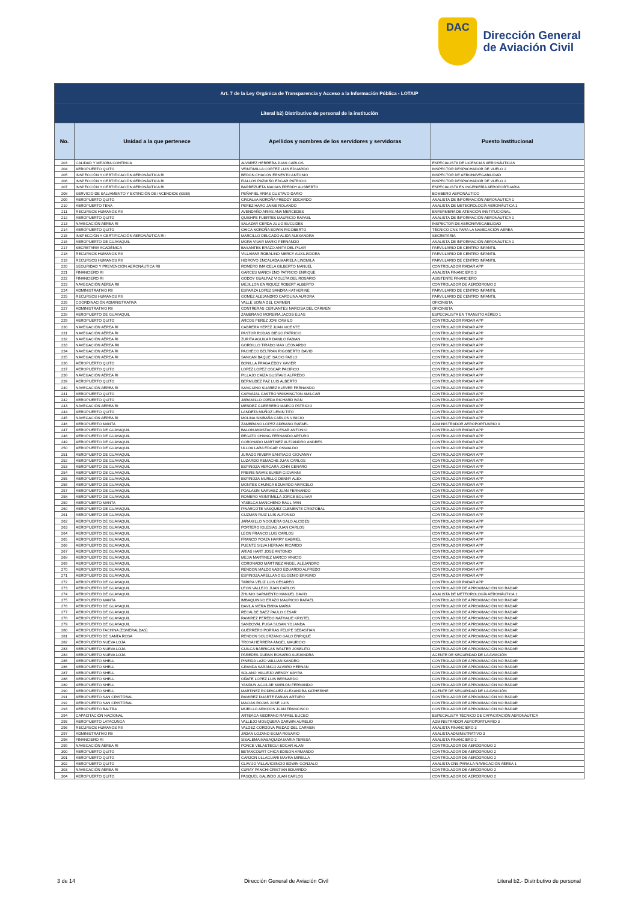DAC
Dirección General
de Aviación Civil
| Art. 7 de la Ley Orgánica de Transparencia y Acceso a la Información Pública - LOTAIP | | | |
| Literal b2) Distributivo de personal de la institución | | | |
| No. | Unidad a la que pertenece | Apellidos y nombres de los servidores y servidoras | Puesto Institucional |
| 203 | CALIDAD Y MEJORA CONTINUA | ALVAREZ HERRERA JUAN CARLOS | ESPECIALISTA DE LICENCIAS AERONÁUTICAS |
| 204 | AEROPUERTO QUITO | VEINTIMILLA CORTEZ LUIS EDUARDO | INSPECTOR DESPACHADOR DE VUELO 2 |
| 205 | INSPECCIÓN Y CERTIFICACIÓN AERONÁUTICA RI | BEDON CHACON ERNESTO ANTONIO | INSPECTOR DE AERONAVEGABILIDAD |
| 206 | INSPECCIÓN Y CERTIFICACIÓN AERONÁUTICA RI | FIALLOS PAZMIÑO EDGAR PATRICIO | INSPECTOR DESPACHADOR DE VUELO 2 |
| 207 | INSPECCIÓN Y CERTIFICACIÓN AERONÁUTICA RI | BARREZUETA MACIAS FREDDY AUSBERTO | ESPECIALISTA EN INGENIERÍA AEROPORTUARIA |
| 208 | SERVICIO DE SALVAMENTO Y EXTINCIÓN DE INCENDIOS (SSEI) | PEÑAFIEL ARIAS GUSTAVO DARIO | BOMBERO AERONÁUTICO |
| 209 | AEROPUERTO QUITO | GRIJALVA NOROÑA FREDDY EDGARDO | ANALISTA DE INFORMACIÓN AERONÁUTICA 1 |
| 210 | AEROPUERTO TENA | PEREZ HARO JAIME ROLANDO | ANALISTA DE METEOROLOGÍA AERONÁUTICA 1 |
| 211 | RECURSOS HUMANOS RII | AVENDAÑO ARIAS ANA MERCEDES | ENFERMERA DE ATENCIÓN INSTITUCIONAL |
| 212 | AEROPUERTO QUITO | QUISHPE FUERTES MAURICIO RAFAEL | ANALISTA DE INFORMACIÓN AERONÁUTICA 1 |
| 213 | NAVEGACIÓN AÉREA RI | SALAZAR CERDA JULIO EUCLIDES | INSPECTOR DE AERONAVEGABILIDAD |
| 214 | AEROPUERTO QUITO | CHICA NOROÑA EDWIN RIGOBERTO | TÉCNICO CNS PARA LA NAVEGACIÓN AÉREA |
| 215 | INSPECCIÓN Y CERTIFICACIÓN AERONÁUTICA RII | MARCILLO DELGADO ALIDA ALEXANDRA | SECRETARIA |
| 216 | AEROPUERTO DE GUAYAQUIL | MORA VIVAR MARIO FERNANDO | ANALISTA DE INFORMACIÓN AERONÁUTICA 1 |
| 217 | SECRETARIA ACADÉMICA | BASANTES ERAZO ANITA DEL PILAR | PARVULARIO DE CENTRO INFANTIL |
| 218 | RECURSOS HUMANOS RII | VILLAMAR ROBALINO MERCY AUXILIADORA | PARVULARIO DE CENTRO INFANTIL |
| 219 | RECURSOS HUMANOS RII | HIDROVO ENCALADA MARIELA LINDMILA | PARVULARIO DE CENTRO INFANTIL |
| 220 | SEGURIDAD Y PREVENCIÓN AERONÁUTICA RII | ROMERO IMAICELA GILBERTO MANUEL | CONTROLADOR RADAR APP |
| 221 | FINANCIERO RI | GARCES MANCHENO PATRICIO ENRIQUE | ANALISTA FINANCIERO 3 |
| 222 | FINANCIERO RI | GODOY GUALPAZ VIOLETA DEL ROSARIO | ASISTENTE FINANCIERO |
| 223 | NAVEGACIÓN AÉREA RII | MEJILLON ENRIQUEZ ROBERT ALBERTO | CONTROLADOR DE AERÓDROMO 2 |
| 224 | ADMINISTRATIVO RII | ESPARZA LOPEZ SANDRA KATHERINE | PARVULARIO DE CENTRO INFANTIL |
| 225 | RECURSOS HUMANOS RII | GOMEZ ALEJANDRO CAROLINA AURORA | PARVULARIO DE CENTRO INFANTIL |
| 226 | COORDINACIÓN ADMINISTRATIVA | VALLE SONIA DEL CARMEN | OFICINISTA |
| 227 | ADMINISTRATIVO RII | CONTRERAS CERVANTES NARCISA DEL CARMEN | OFICINISTA |
| 228 | AEROPUERTO DE GUAYAQUIL | ZAMBRANO MOREIRA JACOB ELIAS | ESPECIALISTA EN TRANSITO AÉREO 1 |
| 229 | AEROPUERTO QUITO | ARCOS PEREZ JONI CAMILO | CONTROLADOR RADAR APP |
| 230 | NAVEGACIÓN AÉREA RI | CABRERA YEPEZ JUAN VICENTE | CONTROLADOR RADAR APP |
| 231 | NAVEGACIÓN AÉREA RI | PASTOR RODAS DIEGO PATRICIO | CONTROLADOR RADAR APP |
| 232 | NAVEGACIÓN AÉREA RI | ZURITA AGUILAR DANILO FABIAN | CONTROLADOR RADAR APP |
| 233 | NAVEGACIÓN AÉREA RII | GORDILLO TIRADO MAX LEONARDO | CONTROLADOR RADAR APP |
| 234 | NAVEGACIÓN AÉREA RI | PACHECO BELTRAN RIGOBERTO DAVID | CONTROLADOR RADAR APP |
| 235 | NAVEGACIÓN AÉREA RI | SANCAN BAQUE ISACIO PABLO | CONTROLADOR RADAR APP |
| 236 | AEROPUERTO QUITO | BONILLA FRAGA EDDY XAVIER | CONTROLADOR RADAR APP |
| 237 | AEROPUERTO QUITO | LOPEZ LOPEZ OSCAR PACIFICO | CONTROLADOR RADAR APP |
| 238 | NAVEGACIÓN AÉREA RI | PILLAJO CAIZA GUSTAVO ALFREDO | CONTROLADOR RADAR APP |
| 239 | AEROPUERTO QUITO | BERMUDEZ PAZ LUIS ALBERTO | CONTROLADOR RADAR APP |
| 240 | NAVEGACIÓN AÉREA RI | SANGUINO SUAREZ KLEVER FERNANDO | CONTROLADOR RADAR APP |
| 241 | AEROPUERTO QUITO | CARVAJAL CASTRO WASHINGTON AMILCAR | CONTROLADOR RADAR APP |
| 242 | AEROPUERTO QUITO | JARAMILLO OJEDA RICHARD IVAN | CONTROLADOR RADAR APP |
| 243 | NAVEGACIÓN AÉREA RI | MENDEZ GUERRERO MARCO PATRICIO | CONTROLADOR RADAR APP |
| 244 | AEROPUERTO QUITO | LANDETA MUÑOZ LENIN TITO | CONTROLADOR RADAR APP |
| 245 | NAVEGACIÓN AÉREA RI | MOLINA SIMBAÑA CARLOS VINICIO | CONTROLADOR RADAR APP |
| 246 | AEROPUERTO MANTA | ZAMBRANO LOPEZ ADRIANO RAFAEL | ADMINISTRADOR AEROPORTUARIO 3 |
| 247 | AEROPUERTO DE GUAYAQUIL | BALON ANASTACIO CESAR ANTONIO | CONTROLADOR RADAR APP |
| 248 | AEROPUERTO DE GUAYAQUIL | REGATO CHANG FERNANDO ARTURO | CONTROLADOR RADAR APP |
| 249 | AEROPUERTO DE GUAYAQUIL | CORONADO MARTINEZ ALEJANDRO ANDRES | CONTROLADOR RADAR APP |
| 250 | AEROPUERTO DE GUAYAQUIL | ULLOA LARA EDGAR OSWALDO | CONTROLADOR RADAR APP |
| 251 | AEROPUERTO DE GUAYAQUIL | JURADO RIVERA SANTIAGO GIOVANNY | CONTROLADOR RADAR APP |
| 252 | AEROPUERTO DE GUAYAQUIL | LUZARDO REMACHE JUAN CARLOS | CONTROLADOR RADAR APP |
| 253 | AEROPUERTO DE GUAYAQUIL | ESPINOZA VERGARA JOHN GENARO | CONTROLADOR RADAR APP |
| 254 | AEROPUERTO DE GUAYAQUIL | FREIRE NAVAS ELMER GIOVANNI | CONTROLADOR RADAR APP |
| 255 | AEROPUERTO DE GUAYAQUIL | ESPINOZA MURILLO DENNY ALEX | CONTROLADOR RADAR APP |
| 256 | AEROPUERTO DE GUAYAQUIL | MONTES CHUNGA EDUARDO MARCELO | CONTROLADOR RADAR APP |
| 257 | AEROPUERTO DE GUAYAQUIL | POALASIN NARVAEZ JUAN FERNANDO | CONTROLADOR RADAR APP |
| 258 | AEROPUERTO DE GUAYAQUIL | ROMERO VEINTIMILLA JORGE BOLIVAR | CONTROLADOR RADAR APP |
| 259 | AEROPUERTO MANTA | YASELGA MANCHENO RAUL IVAN | CONTROLADOR RADAR APP |
| 260 | AEROPUERTO DE GUAYAQUIL | PINARGOTE VASQUEZ CLEMENTE CRISTOBAL | CONTROLADOR RADAR APP |
| 261 | AEROPUERTO DE GUAYAQUIL | GUZMAN RUIZ LUIS ALFONSO | CONTROLADOR RADAR APP |
| 262 | AEROPUERTO DE GUAYAQUIL | JARAMILLO NOGUERA GALO ALCIDES | CONTROLADOR RADAR APP |
| 263 | AEROPUERTO DE GUAYAQUIL | PORTERO IGLESIAS JUAN CARLOS | CONTROLADOR RADAR APP |
| 264 | AEROPUERTO DE GUAYAQUIL | LEON FRANCO LUIS CARLOS | CONTROLADOR RADAR APP |
| 265 | AEROPUERTO DE GUAYAQUIL | FRANCO YCAZA HARRY GABRIEL | CONTROLADOR RADAR APP |
| 266 | AEROPUERTO DE GUAYAQUIL | PUENTE SILVA HERNAN RICARDO | CONTROLADOR RADAR APP |
| 267 | AEROPUERTO DE GUAYAQUIL | ARIAS HART JOSE ANTONIO | CONTROLADOR RADAR APP |
| 268 | AEROPUERTO DE GUAYAQUIL | MEJIA MARTINEZ MARCO VINICIO | CONTROLADOR RADAR APP |
| 269 | AEROPUERTO DE GUAYAQUIL | CORONADO MARTINEZ ANGEL ALEJANDRO | CONTROLADOR RADAR APP |
| 270 | AEROPUERTO DE GUAYAQUIL | RENDON MALDONADO EDUARDO ALFREDO | CONTROLADOR RADAR APP |
| 271 | AEROPUERTO DE GUAYAQUIL | ESPINOZA ARELLANO EUGENIO ERASMO | CONTROLADOR RADAR APP |
| 272 | AEROPUERTO DE GUAYAQUIL | TARIRA VELIZ LUIS CESAREO | CONTROLADOR RADAR APP |
| 273 | AEROPUERTO DE GUAYAQUIL | LEON VALLEJO JUAN CARLOS | CONTROLADOR DE APROXIMACIÓN NO RADAR |
| 274 | AEROPUERTO DE GUAYAQUIL | ZHUNIO SARMIENTO MANUEL DAVID | ANALISTA DE METEOROLOGÍA AERONÁUTICA 1 |
| 275 | AEROPUERTO MANTA | IMBAQUINGO ERAZO MAURICIO RAFAEL | CONTROLADOR DE APROXIMACIÓN NO RADAR |
| 276 | AEROPUERTO DE GUAYAQUIL | DAVILA VIERA EMMA MARIA | CONTROLADOR DE APROXIMACIÓN NO RADAR |
| 277 | AEROPUERTO DE GUAYAQUIL | RECALDE BAEZ PAULO CESAR | CONTROLADOR DE APROXIMACIÓN NO RADAR |
| 278 | AEROPUERTO DE GUAYAQUIL | RAMIREZ PEREDO NATHALIE KRISTEL | CONTROLADOR DE APROXIMACIÓN NO RADAR |
| 279 | AEROPUERTO DE GUAYAQUIL | SANDOVAL PUGA SUSAN YOLANDA | CONTROLADOR DE APROXIMACIÓN NO RADAR |
| 280 | AEROPUERTO TACHINA (ESMERALDAS) | GUERRERO PORRAS FELIPE SEBASTIAN | CONTROLADOR DE APROXIMACIÓN NO RADAR |
| 281 | AEROPUERTO DE SANTA ROSA | RENDON SOLORZANO GALO ENRIQUE | CONTROLADOR DE APROXIMACIÓN NO RADAR |
| 282 | AEROPUERTO NUEVA LOJA | TROYA HERRERA ANGEL MAURICIO | CONTROLADOR DE APROXIMACIÓN NO RADAR |
| 283 | AEROPUERTO NUEVA LOJA | GUILCA BARRIGAS WALTER JOSELITO | CONTROLADOR DE APROXIMACIÓN NO RADAR |
| 284 | AEROPUERTO NUEVA LOJA | PAREDES DURAN ROSARIO ALEJANDRA | AGENTE DE SEGURIDAD DE LA AVIACIÓN |
| 285 | AEROPUERTO SHELL | PINEIDA LAZO WILLIAN SANDRO | CONTROLADOR DE APROXIMACIÓN NO RADAR |
| 286 | AEROPUERTO SHELL | GRANDA SARANGO ALVARO HERNAN | CONTROLADOR DE APROXIMACIÓN NO RADAR |
| 287 | AEROPUERTO SHELL | SOLANO VALLEJO WENDY MAYRA | CONTROLADOR DE APROXIMACIÓN NO RADAR |
| 288 | AEROPUERTO SHELL | OÑATE LOPEZ LUIS BERNARDO | CONTROLADOR DE APROXIMACIÓN NO RADAR |
| 289 | AEROPUERTO SHELL | YANDUN AGUILAR MARLON FERNANDO | CONTROLADOR DE APROXIMACIÓN NO RADAR |
| 290 | AEROPUERTO SHELL | MARTINEZ RODRIGUEZ ALEXANDRA KATHERINE | AGENTE DE SEGURIDAD DE LA AVIACIÓN |
| 291 | AEROPUERTO SAN CRISTÓBAL | RAMIREZ DUARTE FABIAN ARTURO | CONTROLADOR DE APROXIMACIÓN NO RADAR |
| 292 | AEROPUERTO SAN CRISTÓBAL | MACIAS ROJAS JOSE LUIS | CONTROLADOR DE APROXIMACIÓN NO RADAR |
| 293 | AEROPUERTO BALTRA | MURILLO ARMIJOS JUAN FRANCISCO | CONTROLADOR DE APROXIMACIÓN NO RADAR |
| 294 | CAPACITACIÓN NACIONAL | ARTEAGA MEDRANO RAFAEL ELICEO | ESPECIALISTA TÉCNICO DE CAPACITACIÓN AERONÁUTICA |
| 295 | AEROPUERTO LATACUNGA | VALLEJO MOSQUERA DARWIN AURELIO | ADMINISTRADOR AEROPORTUARIO 3 |
| 296 | RECURSOS HUMANOS RII | VALDEZ CORDOVA PIEDAD DEL CARMEN | ANALISTA FINANCIERO 3 |
| 297 | ADMINISTRATIVO RII | JADAN LOZANO EGMA ROSARIO | ANALISTA ADMINISTRATIVO 3 |
| 298 | FINANCIERO RI | SISALEMA MASAQUIZA MARIA TERESA | ANALISTA FINANCIERO 2 |
| 299 | NAVEGACIÓN AÉREA RI | PONCE VELASTEGUI EDGAR ALAN | CONTROLADOR DE AERÓDROMO 2 |
| 300 | AEROPUERTO QUITO | BETANCOURT CHICA EDISON ARMANDO | CONTROLADOR DE AERÓDROMO 2 |
| 301 | AEROPUERTO QUITO | GARZON ULLAGUARI MAYRA MIRELLA | CONTROLADOR DE AERÓDROMO 2 |
| 302 | AEROPUERTO QUITO | CLAVIJO VILLAVICENCIO EDWIN GONZALO | ANALISTA CNS PARA LA NAVEGACIÓN AÉREA 1 |
| 303 | NAVEGACIÓN AÉREA RI | CURAY PANCHI CRISTIAN EDUARDO | CONTROLADOR DE AERÓDROMO 2 |
| 304 | AEROPUERTO QUITO | PASQUEL GALINDO JUAN CARLOS | CONTROLADOR DE AERÓDROMO 2 |
3 de 14 Dirección General de Aviación Civil Literal b2.- Distributivo de personal